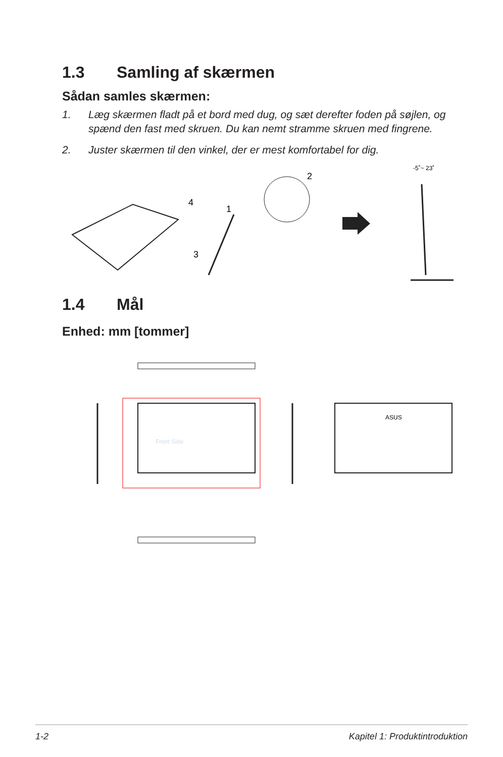1.3 Samling af skærmen
Sådan samles skærmen:
1. Læg skærmen fladt på et bord med dug, og sæt derefter foden på søjlen, og spænd den fast med skruen. Du kan nemt stramme skruen med fingrene.
2. Juster skærmen til den vinkel, der er mest komfortabel for dig.
-5˚~ 23˚
4
1
2
3
1.4 Mål
Enhed: mm [tommer]
Front Side
ASUS
1-2 Kapitel 1: Produktintroduktion